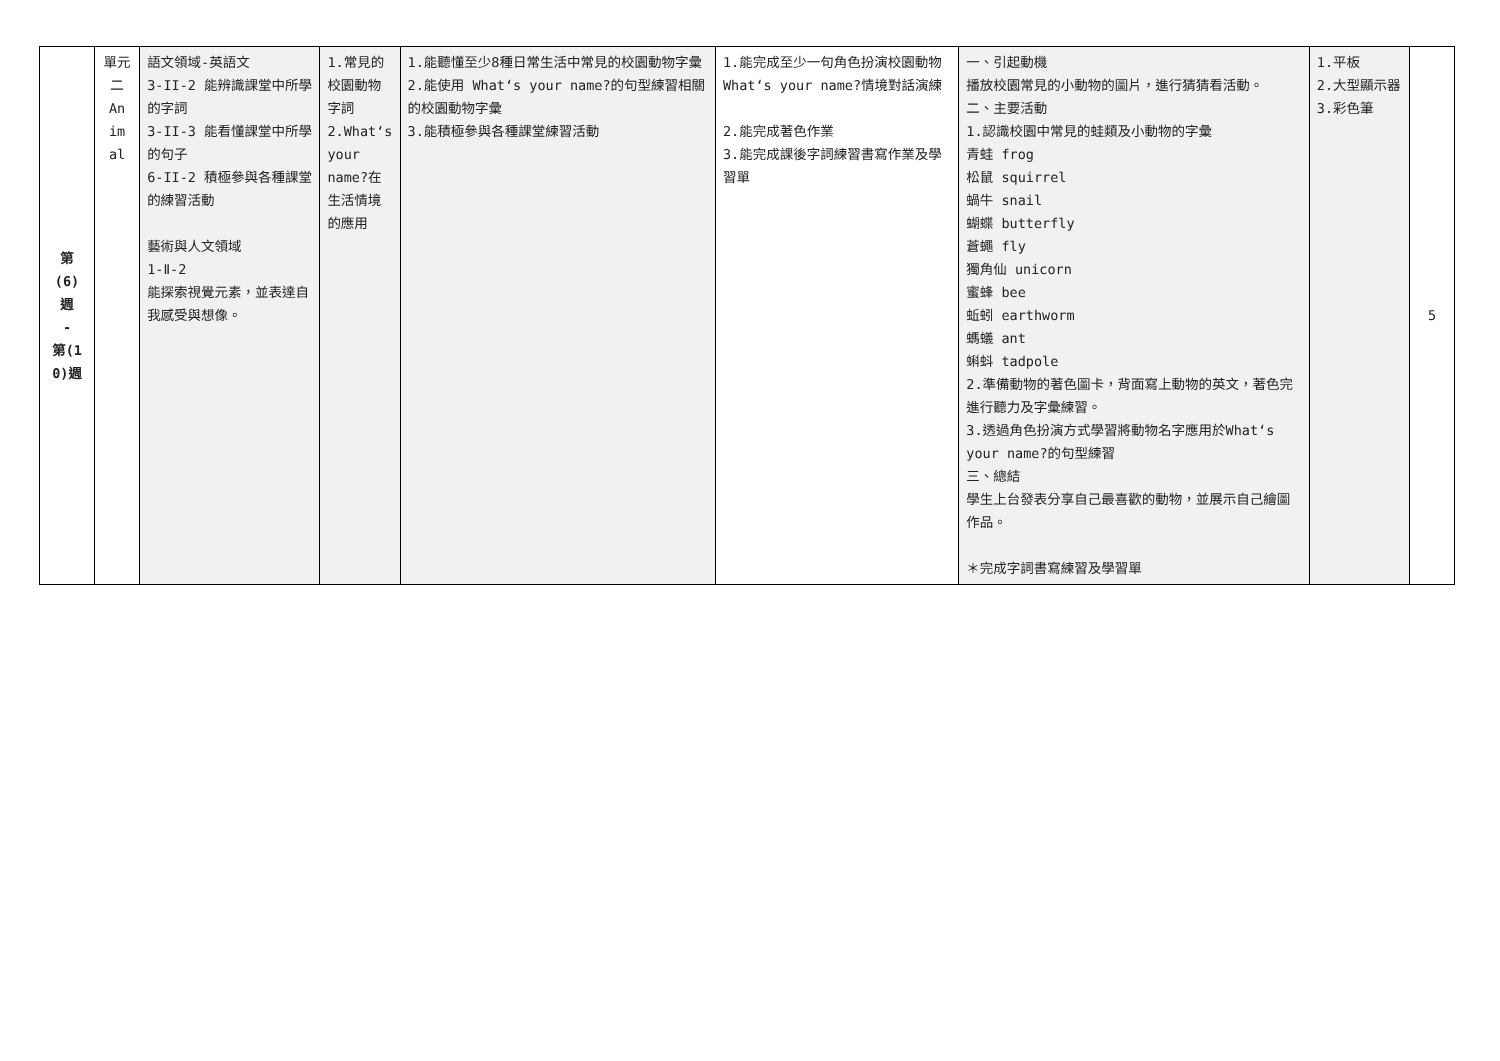| 第 (6) 週 - 第(1 0)週 | 單元 二 An im al | 語文領域-英語文 3-II-2 能辨識課堂中所學的字詞 3-II-3 能看懂課堂中所學的句子 6-II-2 積極參與各種課堂的練習活動 藝術與人文領域 1-Ⅱ-2 能探索視覺元素，並表達自我感受與想像。 | 1.常見的校園動物字詞 2.What‘s your name?在生活情境的應用 | 1.能聽懂至少8種日常生活中常見的校園動物字彙 2.能使用 What‘s your name?的句型練習相關的校園動物字彙 3.能積極參與各種課堂練習活動 | 1.能完成至少一句角色扮演校園動物 What‘s your name?情境對話演練 2.能完成著色作業 3.能完成課後字詞練習書寫作業及學習單 | 一、引起動機 播放校園常見的小動物的圖片，進行猜猜看活動。 二、主要活動 1.認識校園中常見的蛙類及小動物的字彙 青蛙 frog 松鼠 squirrel 蝸牛 snail 蝴蝶 butterfly 蒼蠅 fly 獨角仙 unicorn 蜜蜂 bee 蚯蚓 earthworm 螞蟻 ant 蝌蚪 tadpole 2.準備動物的著色圖卡，背面寫上動物的英文，著色完進行聽力及字彙練習。 3.透過角色扮演方式學習將動物名字應用於What‘s your name?的句型練習 三、總結 學生上台發表分享自己最喜歡的動物，並展示自己繪圖作品。 ＊完成字詞書寫練習及學習單 | 1.平板 2.大型顯示器 3.彩色筆 | 5 |